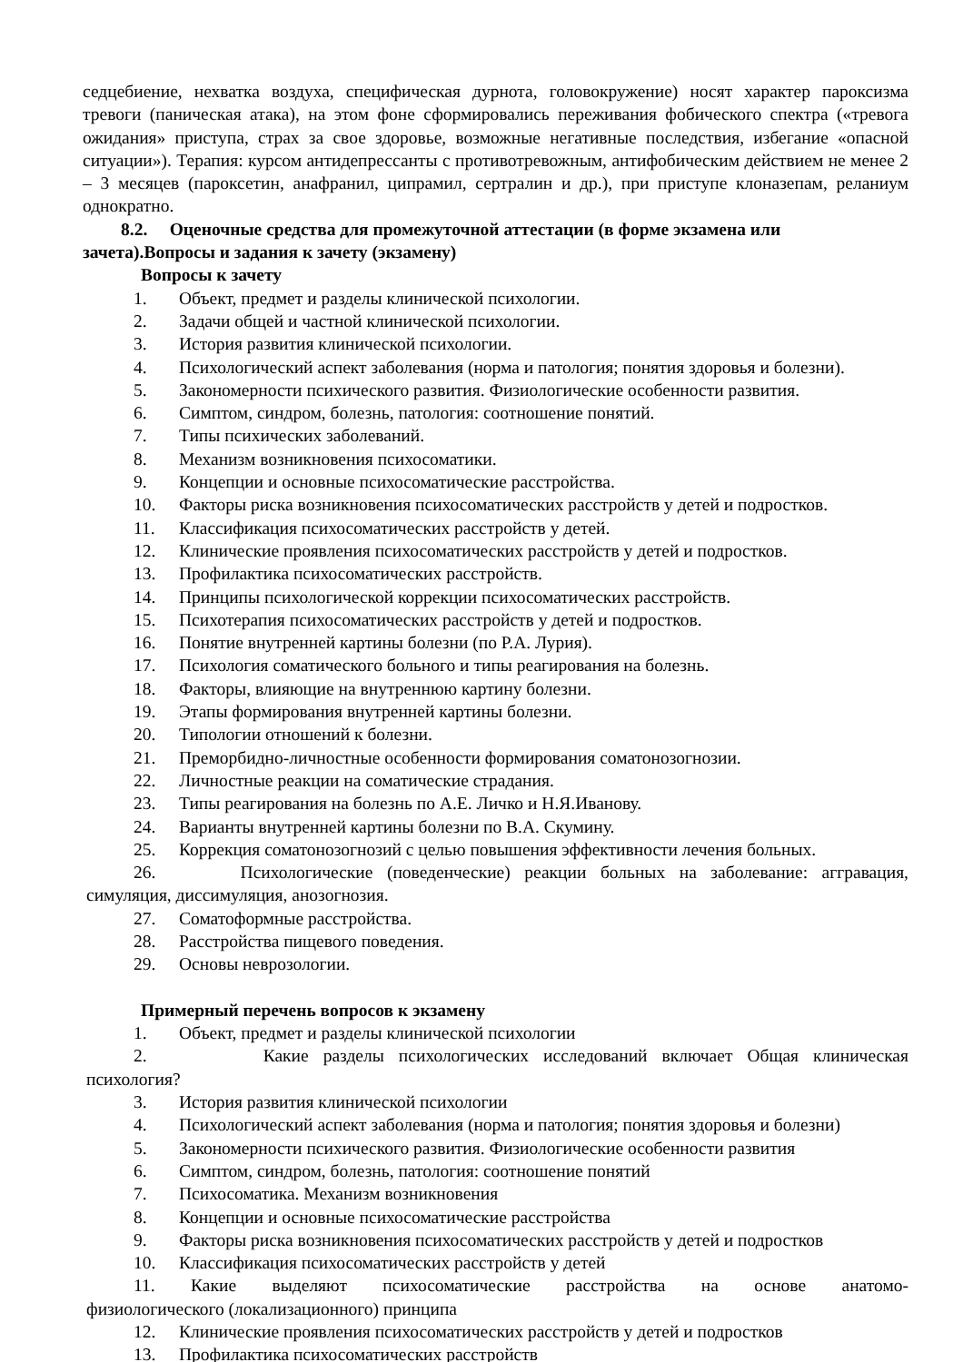седцебиение, нехватка воздуха, специфическая дурнота, головокружение) носят характер пароксизма тревоги (паническая атака), на этом фоне сформировались переживания фобического спектра («тревога ожидания» приступа, страх за свое здоровье, возможные негативные последствия, избегание «опасной ситуации»). Терапия: курсом антидепрессанты с противотревожным, антифобическим действием не менее 2 – 3 месяцев (пароксетин, анафранил, ципрамил, сертралин и др.), при приступе клоназепам, реланиум однократно.
8.2. Оценочные средства для промежуточной аттестации (в форме экзамена или
зачета).Вопросы и задания к зачету (экзамену)
Вопросы к зачету
1. Объект, предмет и разделы клинической психологии.
2. Задачи общей и частной клинической психологии.
3. История развития клинической психологии.
4. Психологический аспект заболевания (норма и патология; понятия здоровья и болезни).
5. Закономерности психического развития. Физиологические особенности развития.
6. Симптом, синдром, болезнь, патология: соотношение понятий.
7. Типы психических заболеваний.
8. Механизм возникновения психосоматики.
9. Концепции и основные психосоматические расстройства.
10. Факторы риска возникновения психосоматических расстройств у детей и подростков.
11. Классификация психосоматических расстройств у детей.
12. Клинические проявления психосоматических расстройств у детей и подростков.
13. Профилактика психосоматических расстройств.
14. Принципы психологической коррекции психосоматических расстройств.
15. Психотерапия психосоматических расстройств у детей и подростков.
16. Понятие внутренней картины болезни (по Р.А. Лурия).
17. Психология соматического больного и типы реагирования на болезнь.
18. Факторы, влияющие на внутреннюю картину болезни.
19. Этапы формирования внутренней картины болезни.
20. Типологии отношений к болезни.
21. Преморбидно-личностные особенности формирования соматонозогнозии.
22. Личностные реакции на соматические страдания.
23. Типы реагирования на болезнь по А.Е. Личко и Н.Я.Иванову.
24. Варианты внутренней картины болезни по В.А. Скумину.
25. Коррекция соматонозогнозий с целью повышения эффективности лечения больных.
26. Психологические (поведенческие) реакции больных на заболевание: аггравация,
симуляция, диссимуляция, анозогнозия.
27. Соматоформные расстройства.
28. Расстройства пищевого поведения.
29. Основы неврозологии.
Примерный перечень вопросов к экзамену
1. Объект, предмет и разделы клинической психологии
2. Какие разделы психологических исследований включает Общая клиническая
психология?
3. История развития клинической психологии
4. Психологический аспект заболевания (норма и патология; понятия здоровья и болезни)
5. Закономерности психического развития. Физиологические особенности развития
6. Симптом, синдром, болезнь, патология: соотношение понятий
7. Психосоматика. Механизм возникновения
8. Концепции и основные психосоматические расстройства
9. Факторы риска возникновения психосоматических расстройств у детей и подростков
10. Классификация психосоматических расстройств у детей
11. Какие выделяют психосоматические расстройства на основе анатомо-
физиологического (локализационного) принципа
12. Клинические проявления психосоматических расстройств у детей и подростков
13. Профилактика психосоматических расстройств